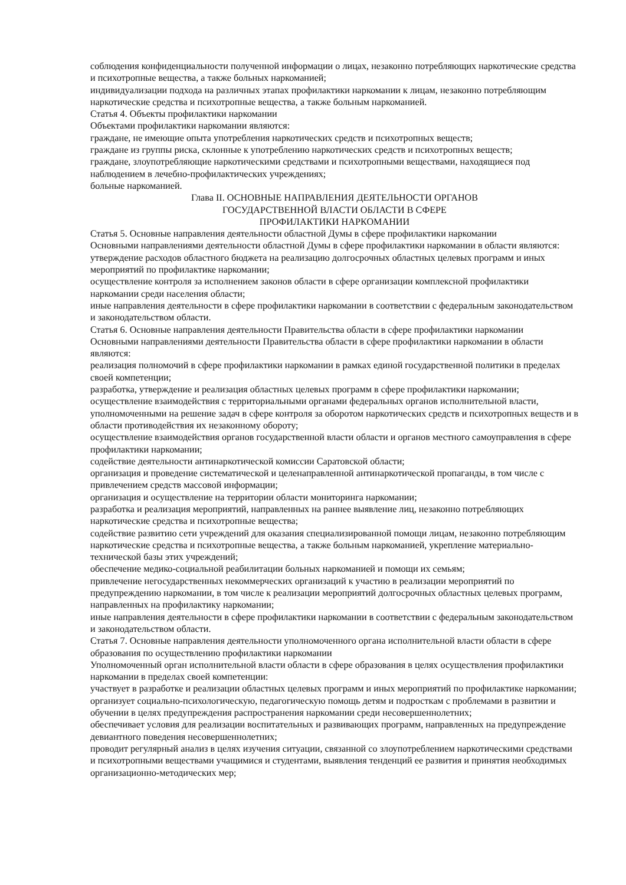соблюдения конфиденциальности полученной информации о лицах, незаконно потребляющих наркотические средства и психотропные вещества, а также больных наркоманией;
индивидуализации подхода на различных этапах профилактики наркомании к лицам, незаконно потребляющим наркотические средства и психотропные вещества, а также больным наркоманией.
Статья 4. Объекты профилактики наркомании
Объектами профилактики наркомании являются:
граждане, не имеющие опыта употребления наркотических средств и психотропных веществ;
граждане из группы риска, склонные к употреблению наркотических средств и психотропных веществ;
граждане, злоупотребляющие наркотическими средствами и психотропными веществами, находящиеся под наблюдением в лечебно-профилактических учреждениях;
больные наркоманией.
Глава II. ОСНОВНЫЕ НАПРАВЛЕНИЯ ДЕЯТЕЛЬНОСТИ ОРГАНОВ
ГОСУДАРСТВЕННОЙ ВЛАСТИ ОБЛАСТИ В СФЕРЕ
ПРОФИЛАКТИКИ НАРКОМАНИИ
Статья 5. Основные направления деятельности областной Думы в сфере профилактики наркомании
Основными направлениями деятельности областной Думы в сфере профилактики наркомании в области являются:
утверждение расходов областного бюджета на реализацию долгосрочных областных целевых программ и иных мероприятий по профилактике наркомании;
осуществление контроля за исполнением законов области в сфере организации комплексной профилактики наркомании среди населения области;
иные направления деятельности в сфере профилактики наркомании в соответствии с федеральным законодательством и законодательством области.
Статья 6. Основные направления деятельности Правительства области в сфере профилактики наркомании
Основными направлениями деятельности Правительства области в сфере профилактики наркомании в области являются:
реализация полномочий в сфере профилактики наркомании в рамках единой государственной политики в пределах своей компетенции;
разработка, утверждение и реализация областных целевых программ в сфере профилактики наркомании;
осуществление взаимодействия с территориальными органами федеральных органов исполнительной власти, уполномоченными на решение задач в сфере контроля за оборотом наркотических средств и психотропных веществ и в области противодействия их незаконному обороту;
осуществление взаимодействия органов государственной власти области и органов местного самоуправления в сфере профилактики наркомании;
содействие деятельности антинаркотической комиссии Саратовской области;
организация и проведение систематической и целенаправленной антинаркотической пропаганды, в том числе с привлечением средств массовой информации;
организация и осуществление на территории области мониторинга наркомании;
разработка и реализация мероприятий, направленных на раннее выявление лиц, незаконно потребляющих наркотические средства и психотропные вещества;
содействие развитию сети учреждений для оказания специализированной помощи лицам, незаконно потребляющим наркотические средства и психотропные вещества, а также больным наркоманией, укрепление материально-технической базы этих учреждений;
обеспечение медико-социальной реабилитации больных наркоманией и помощи их семьям;
привлечение негосударственных некоммерческих организаций к участию в реализации мероприятий по предупреждению наркомании, в том числе к реализации мероприятий долгосрочных областных целевых программ, направленных на профилактику наркомании;
иные направления деятельности в сфере профилактики наркомании в соответствии с федеральным законодательством и законодательством области.
Статья 7. Основные направления деятельности уполномоченного органа исполнительной власти области в сфере образования по осуществлению профилактики наркомании
Уполномоченный орган исполнительной власти области в сфере образования в целях осуществления профилактики наркомании в пределах своей компетенции:
участвует в разработке и реализации областных целевых программ и иных мероприятий по профилактике наркомании;
организует социально-психологическую, педагогическую помощь детям и подросткам с проблемами в развитии и обучении в целях предупреждения распространения наркомании среди несовершеннолетних;
обеспечивает условия для реализации воспитательных и развивающих программ, направленных на предупреждение девиантного поведения несовершеннолетних;
проводит регулярный анализ в целях изучения ситуации, связанной со злоупотреблением наркотическими средствами и психотропными веществами учащимися и студентами, выявления тенденций ее развития и принятия необходимых организационно-методических мер;